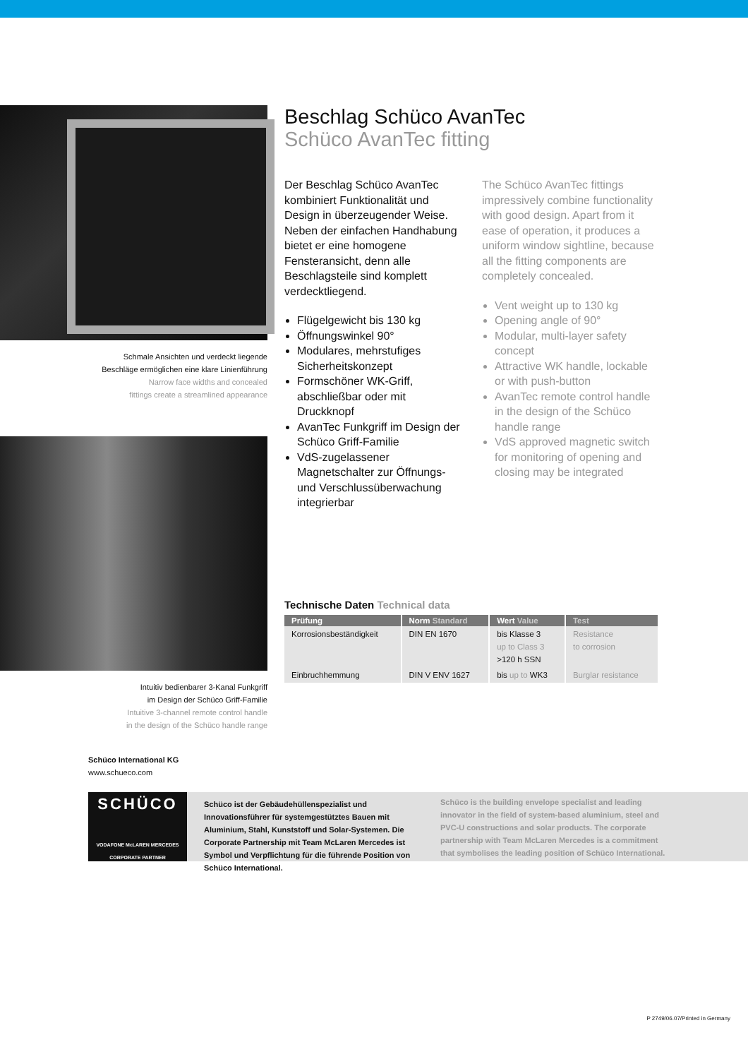Schmale Ansichten und verdeckt liegende
Beschläge ermöglichen eine klare Linienführung
Narrow face widths and concealed
fittings create a streamlined appearance
Intuitiv bedienbarer 3-Kanal Funkgriff
im Design der Schüco Griff-Familie
Intuitive 3-channel remote control handle
in the design of the Schüco handle range
Beschlag Schüco AvanTec
Schüco AvanTec fitting
Der Beschlag Schüco AvanTec kombiniert Funktionalität und Design in überzeugender Weise. Neben der einfachen Handhabung bietet er eine homogene Fensteransicht, denn alle Beschlagsteile sind komplett verdecktliegend.
Flügelgewicht bis 130 kg
Öffnungswinkel 90°
Modulares, mehrstufiges Sicherheitskonzept
Formschöner WK-Griff, abschließbar oder mit Druckknopf
AvanTec Funkgriff im Design der Schüco Griff-Familie
VdS-zugelassener Magnetschalter zur Öffnungs- und Verschlussüberwachung integrierbar
The Schüco AvanTec fittings impressively combine functionality with good design. Apart from it ease of operation, it produces a uniform window sightline, because all the fitting components are completely concealed.
Vent weight up to 130 kg
Opening angle of 90°
Modular, multi-layer safety concept
Attractive WK handle, lockable or with push-button
AvanTec remote control handle in the design of the Schüco handle range
VdS approved magnetic switch for monitoring of opening and closing may be integrated
Technische Daten Technical data
| Prüfung | Norm Standard | Wert Value | Test |
| --- | --- | --- | --- |
| Korrosionsbeständigkeit | DIN EN 1670 | bis Klasse 3 up to Class 3 >120 h SSN | Resistance to corrosion |
| Einbruchhemmung | DIN V ENV 1627 | bis up to WK3 | Burglar resistance |
Schüco International KG
www.schueco.com
SCHÜCO
VODAFONE McLAREN MERCEDES
CORPORATE PARTNER
Schüco ist der Gebäudehüllenspezialist und Innovationsführer für systemgestütztes Bauen mit Aluminium, Stahl, Kunststoff und Solar-Systemen. Die Corporate Partnership mit Team McLaren Mercedes ist Symbol und Verpflichtung für die führende Position von Schüco International.
Schüco is the building envelope specialist and leading innovator in the field of system-based aluminium, steel and PVC-U constructions and solar products. The corporate partnership with Team McLaren Mercedes is a commitment that symbolises the leading position of Schüco International.
P 2749/06.07/Printed in Germany